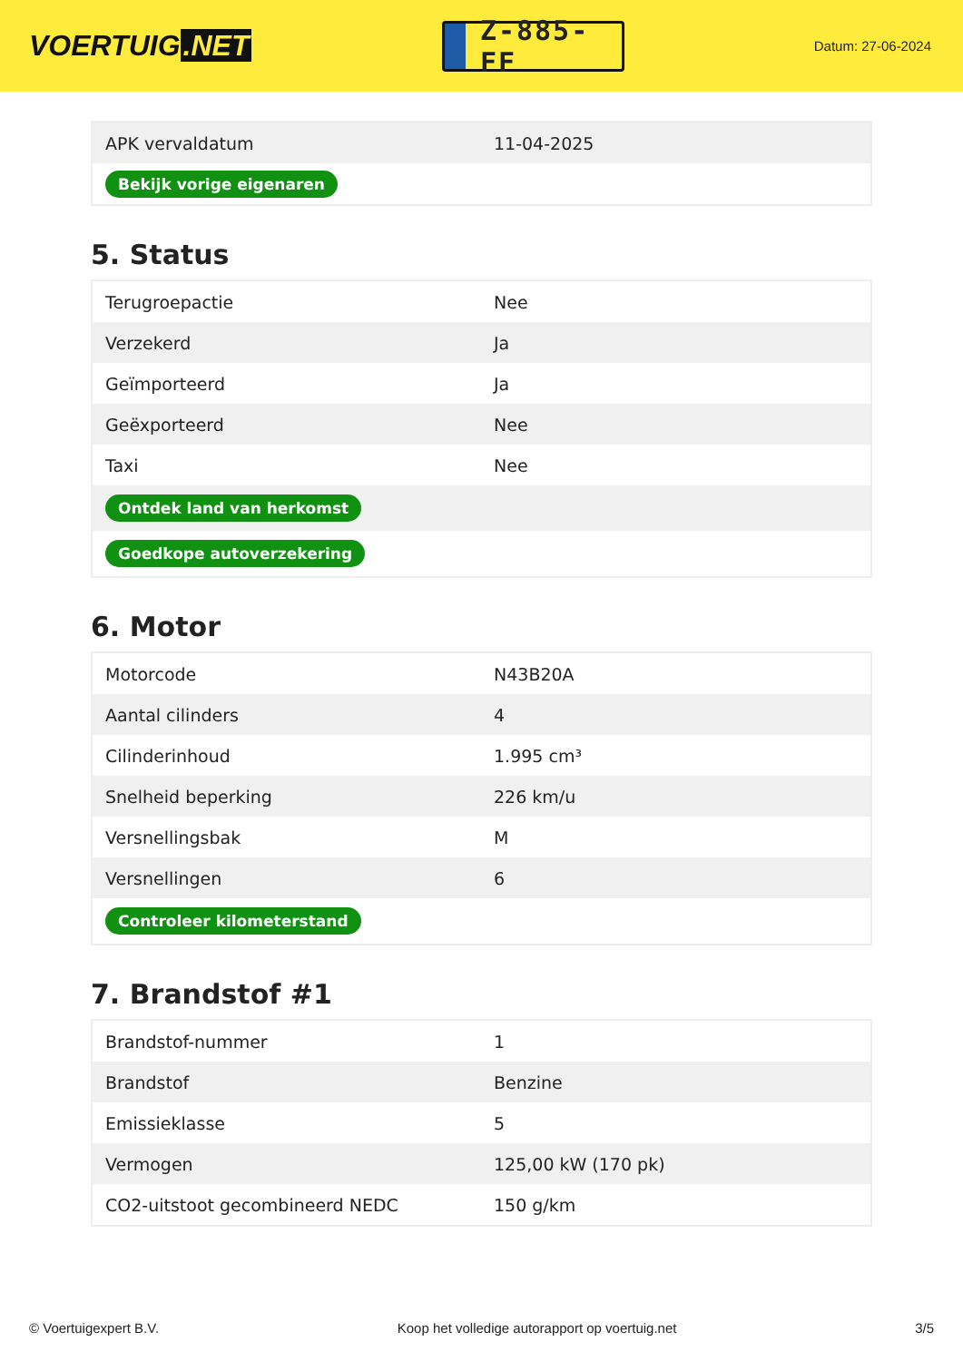VOERTUIG.NET
Z-885-FF
Datum: 27-06-2024
| APK vervaldatum | 11-04-2025 |
| Bekijk vorige eigenaren | |
5. Status
| Terugroepactie | Nee |
| Verzekerd | Ja |
| Geïmporteerd | Ja |
| Geëxporteerd | Nee |
| Taxi | Nee |
| Ontdek land van herkomst | |
| Goedkope autoverzekering | |
6. Motor
| Motorcode | N43B20A |
| Aantal cilinders | 4 |
| Cilinderinhoud | 1.995 cm³ |
| Snelheid beperking | 226 km/u |
| Versnellingsbak | M |
| Versnellingen | 6 |
| Controleer kilometerstand | |
7. Brandstof #1
| Brandstof-nummer | 1 |
| Brandstof | Benzine |
| Emissieklasse | 5 |
| Vermogen | 125,00 kW (170 pk) |
| CO2-uitstoot gecombineerd NEDC | 150 g/km |
© Voertuigexpert B.V. Koop het volledige autorapport op voertuig.net 3/5